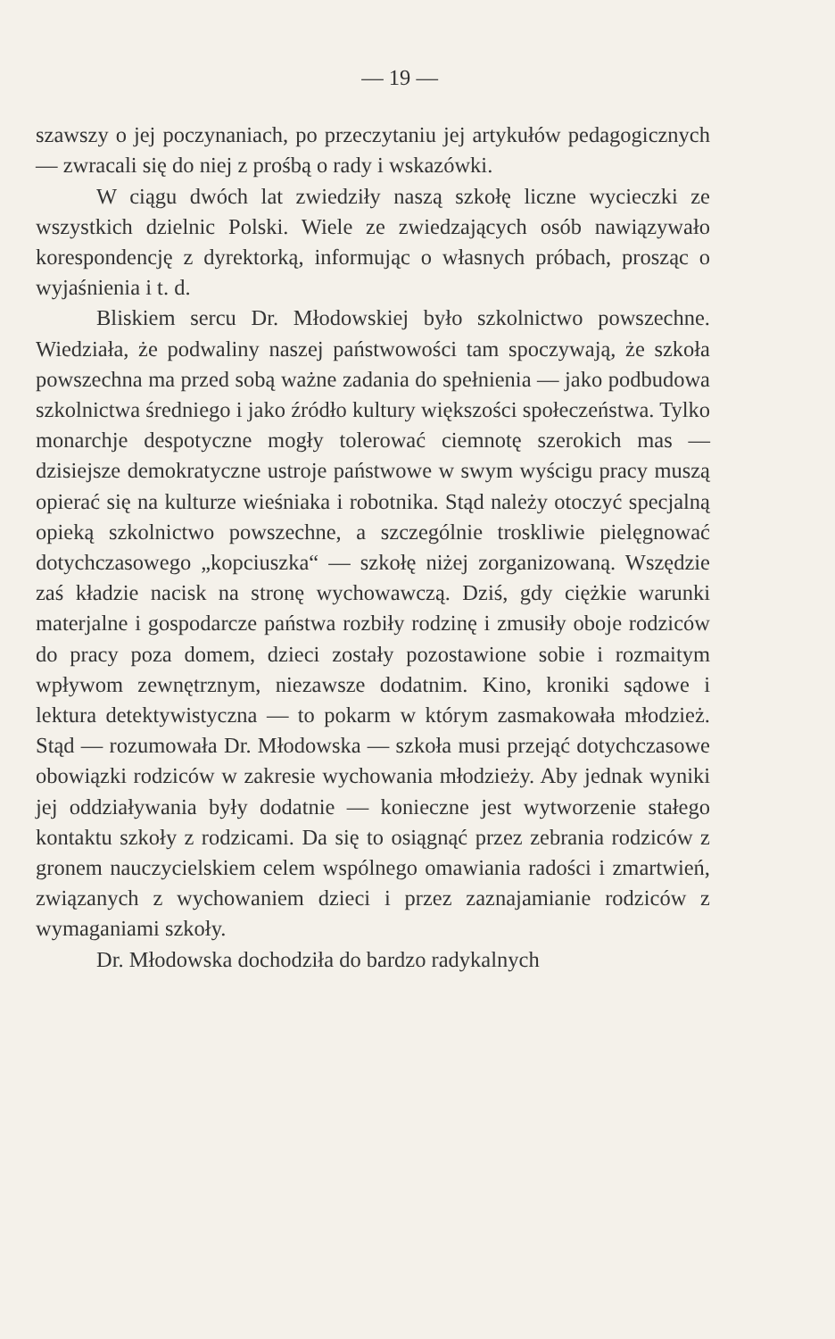— 19 —
szawszy o jej poczynaniach, po przeczytaniu jej artykułów pedagogicznych — zwracali się do niej z prośbą o rady i wskazówki.
W ciągu dwóch lat zwiedziły naszą szkołę liczne wycieczki ze wszystkich dzielnic Polski. Wiele ze zwiedzających osób nawiązywało korespondencję z dyrektorką, informując o własnych próbach, prosząc o wyjaśnienia i t. d.
Bliskiem sercu Dr. Młodowskiej było szkolnictwo powszechne. Wiedziała, że podwaliny naszej państwowości tam spoczywają, że szkoła powszechna ma przed sobą ważne zadania do spełnienia — jako podbudowa szkolnictwa średniego i jako źródło kultury większości społeczeństwa. Tylko monarchje despotyczne mogły tolerować ciemnotę szerokich mas — dzisiejsze demokratyczne ustroje państwowe w swym wyścigu pracy muszą opierać się na kulturze wieśniaka i robotnika. Stąd należy otoczyć specjalną opieką szkolnictwo powszechne, a szczególnie troskliwie pielęgnować dotychczasowego „kopciuszka“ — szkołę niżej zorganizowaną. Wszędzie zaś kładzie nacisk na stronę wychowawczą. Dziś, gdy ciężkie warunki materjalne i gospodarcze państwa rozbiły rodzinę i zmusiły oboje rodziców do pracy poza domem, dzieci zostały pozostawione sobie i rozmaitym wpływom zewnętrznym, niezawsze dodatnim. Kino, kroniki sądowe i lektura detektywistyczna — to pokarm w którym zasmakowała młodzież. Stąd — rozumowała Dr. Młodowska — szkoła musi przejąć dotychczasowe obowiązki rodziców w zakresie wychowania młodzieży. Aby jednak wyniki jej oddziaływania były dodatnie — konieczne jest wytworzenie stałego kontaktu szkoły z rodzicami. Da się to osiągnąć przez zebrania rodziców z gronem nauczycielskiem celem wspólnego omawiania radości i zmartwień, związanych z wychowaniem dzieci i przez zaznajamianie rodziców z wymaganiami szkoły.
Dr. Młodowska dochodziła do bardzo radykalnych